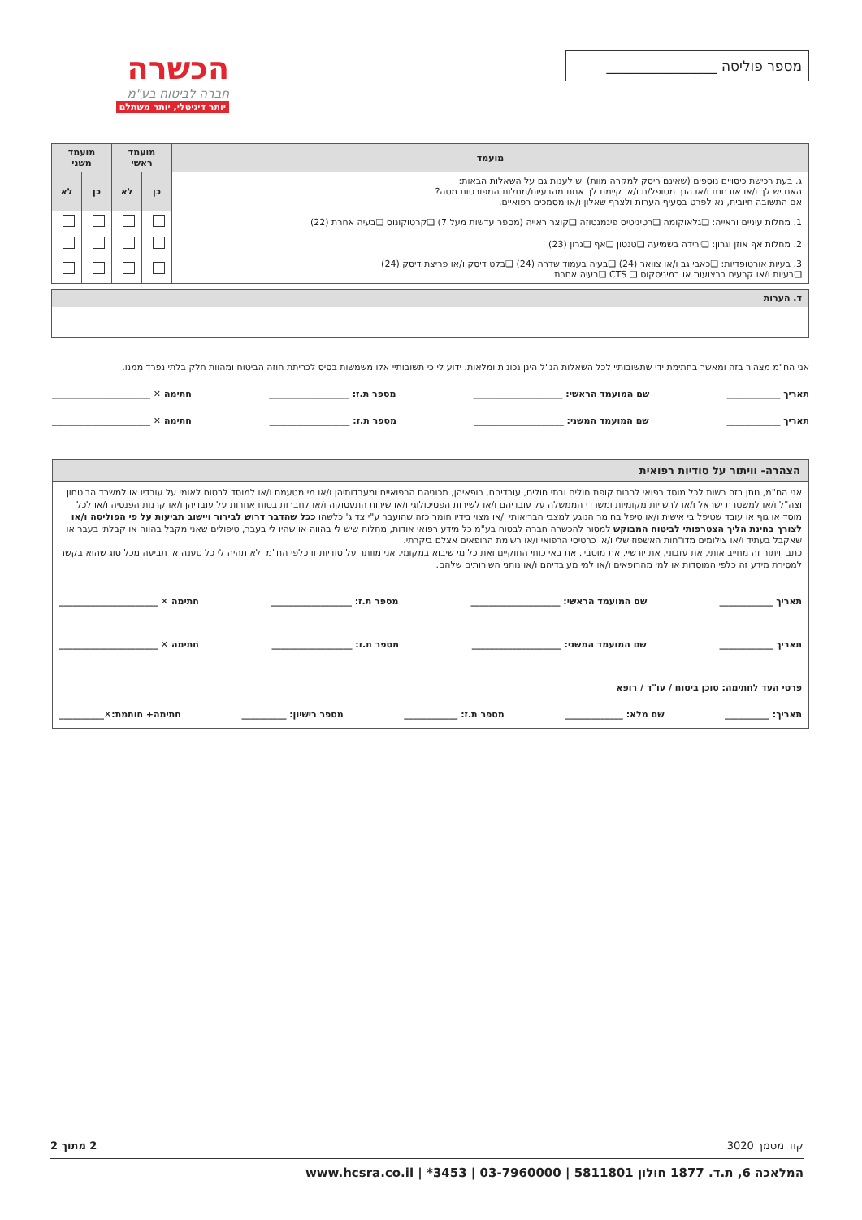מספר פוליסה ________________
הכשרה
חברה לביטוח בע"מ
יותר דיגיטלי, יותר משתלם
| מועמד | מועמד ראשי | | מועמד משני | |
| --- | --- | --- | --- | --- |
| ג. בעת רכישת כיסויים נוספים (שאינם ריסק למקרה מוות) יש לענות גם על השאלות הבאות: האם יש לך ו/או אובחנת ו/או הנך מטופל/ת ו/או קיימת לך אחת מהבעיות/מחלות המפורטות מטה? אם התשובה חיובית, נא לפרט בסעיף הערות ולצרף שאלון ו/או מסמכים רפואיים. | כן | לא | כן | לא |
| 1. מחלות עיניים וראייה: ❏גלאוקומה ❏רטיניטיס פיגמנטוזה ❏קוצר ראייה (מספר עדשות מעל 7) ❏קרטוקונוס ❏בעיה אחרת (22) | | | | |
| 2. מחלות אף אוזן וגרון: ❏ירידה בשמיעה ❏טנטון ❏אף ❏גרון (23) | | | | |
| 3. בעיות אורטופדיות: ❏כאבי גב ו/או צוואר (24) ❏בעיה בעמוד שדרה (24) ❏בלט דיסק ו/או פריצת דיסק (24) ❏בעיות ו/או קרעים ברצועות או במיניסקוס ❏ CTS ❏בעיה אחרת | | | | |
| ד. הערות |
| --- |
אני הח"מ מצהיר בזה ומאשר בחתימת ידי שתשובותיי לכל השאלות הנ"ל הינן נכונות ומלאות. ידוע לי כי תשובותיי אלו משמשות בסיס לכריתת חוזה הביטוח ומהוות חלק בלתי נפרד ממנו.
תאריך ____________ שם המועמד הראשי: ____________________ מספר ת.ז: __________________ חתימה ✕ ______________________
תאריך ____________ שם המועמד המשני: ____________________ מספר ת.ז: __________________ חתימה ✕ ______________________
הצהרה- וויתור על סודיות רפואית
אני הח"מ, נותן בזה רשות לכל מוסד רפואי לרבות קופת חולים ובתי חולים, עובדיהם, רופאיהן, מכוניהם הרפואיים ומעבדותיהן ו/או מי מטעמם ו/או למוסד לבטוח לאומי על עובדיו או למשרד הביטחון וצה"ל ו/או למשטרת ישראל ו/או לרשויות מקומיות ומשרדי הממשלה על עובדיהם ו/או לשירות הפסיכולוגי ו/או שירות התעסוקה ו/או לחברות בטוח אחרות על עובדיהן ו/או קרנות הפנסיה ו/או לכל מוסד או גוף או עובד שטיפל בי אישית ו/או טיפל בחומר הנוגע למצבי הבריאותי ו/או מצוי בידיו חומר כזה שהועבר ע"י צד ג' כלשהו ככל שהדבר דרוש לבירור ויישוב תביעות על פי הפוליסה ו/או לצורך בחינת הליך הצטרפותי לביטוח המבוקש למסור להכשרה חברה לבטוח בע"מ כל מידע רפואי אודות, מחלות שיש לי בהווה או שהיו לי בעבר, טיפולים שאני מקבל בהווה או קבלתי בעבר או שאקבל בעתיד ו/או צילומים מדו"חות האשפוז שלי ו/או כרטיסי הרפואי ו/או רשימת הרופאים אצלם ביקרתי.
כתב וויתור זה מחייב אותי, את עזבוני, את יורשיי, את מוטביי, את באי כוחי החוקיים ואת כל מי שיבוא במקומי. אני מוותר על סודיות זו כלפי הח"מ ולא תהיה לי כל טענה או תביעה מכל סוג שהוא בקשר למסירת מידע זה כלפי המוסדות או למי מהרופאים ו/או למי מעובדיהם ו/או נותני השירותים שלהם.
תאריך ____________ שם המועמד הראשי: ____________________ מספר ת.ז: __________________ חתימה ✕ ______________________
תאריך ____________ שם המועמד המשני: ____________________ מספר ת.ז: __________________ חתימה ✕ ______________________
פרטי העד לחתימה: סוכן ביטוח / עו"ד / רופא
תאריך: __________ שם מלא: _____________ מספר ת.ז: ____________ מספר רישיון: __________ חתימה+ חותמת:✕__________
קוד מסמך 3020 2 מתוך 2
המלאכה 6, ת.ד. 1877 חולון 5811801 | 03-7960000 | 3453* | www.hcsra.co.il